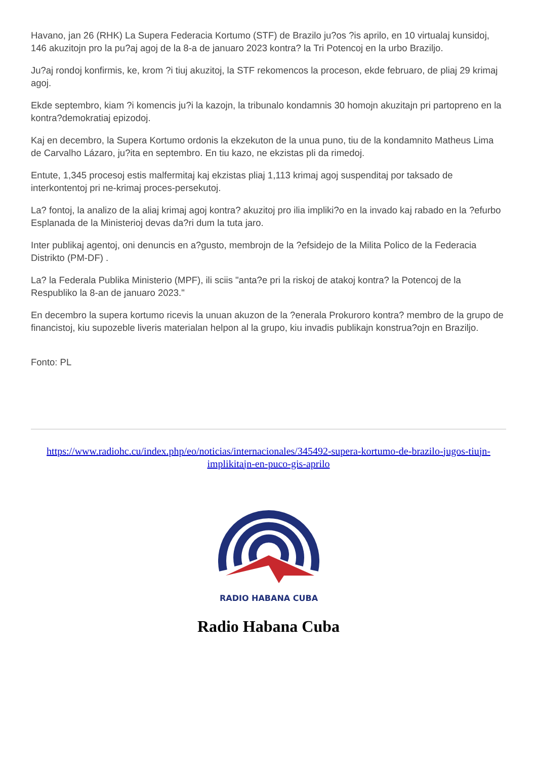Havano, jan 26 (RHK) La Supera Federacia Kortumo (STF) de Brazilo ju?os ?is aprilo, en 10 virtualaj kunsidoj, 146 akuzitojn pro la pu?aj agoj de la 8-a de januaro 2023 kontra? la Tri Potencoj en la urbo Braziljo.
Ju?aj rondoj konfirmis, ke, krom ?i tiuj akuzitoj, la STF rekomencos la proceson, ekde februaro, de pliaj 29 krimaj agoj.
Ekde septembro, kiam ?i komencis ju?i la kazojn, la tribunalo kondamnis 30 homojn akuzitajn pri partopreno en la kontra?demokratiaj epizodoj.
Kaj en decembro, la Supera Kortumo ordonis la ekzekuton de la unua puno, tiu de la kondamnito Matheus Lima de Carvalho Lázaro, ju?ita en septembro. En tiu kazo, ne ekzistas pli da rimedoj.
Entute, 1,345 procesoj estis malfermitaj kaj ekzistas pliaj 1,113 krimaj agoj suspenditaj por taksado de interkontentoj pri ne-krimaj proces-persekutoj.
La? fontoj, la analizo de la aliaj krimaj agoj kontra? akuzitoj pro ilia impliki?o en la invado kaj rabado en la ?efurbo Esplanada de la Ministerioj devas da?ri dum la tuta jaro.
Inter publikaj agentoj, oni denuncis en a?gusto, membrojn de la ?efsidejo de la Milita Polico de la Federacia Distrikto (PM-DF) .
La? la Federala Publika Ministerio (MPF), ili sciis "anta?e pri la riskoj de atakoj kontra? la Potencoj de la Respubliko la 8-an de januaro 2023."
En decembro la supera kortumo ricevis la unuan akuzon de la ?enerala Prokuroro kontra? membro de la grupo de financistoj, kiu supozeble liveris materialan helpon al la grupo, kiu invadis publikajn konstrua?ojn en Braziljo.
Fonto: PL
https://www.radiohc.cu/index.php/eo/noticias/internacionales/345492-supera-kortumo-de-brazilo-jugos-tiujn-implikitajn-en-puco-gis-aprilo
RADIO HABANA CUBA
Radio Habana Cuba